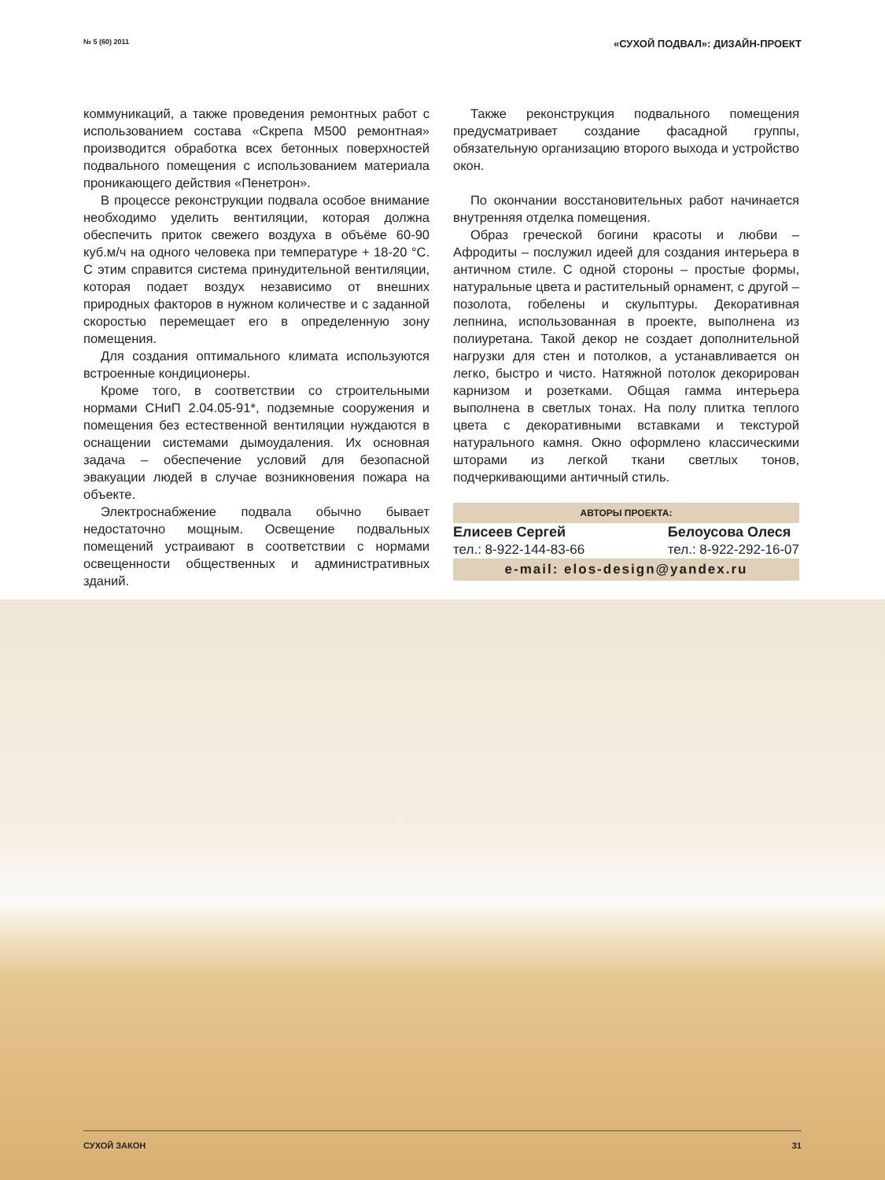№ 5 (60) 2011 «СУХОЙ ПОДВАЛ»: ДИЗАЙН-ПРОЕКТ
коммуникаций, а также проведения ремонтных работ с использованием состава «Скрепа М500 ремонтная» производится обработка всех бетонных поверхностей подвального помещения с использованием материала проникающего действия «Пенетрон».
В процессе реконструкции подвала особое внимание необходимо уделить вентиляции, которая должна обеспечить приток свежего воздуха в объёме 60-90 куб.м/ч на одного человека при температуре + 18-20 °С. С этим справится система принудительной вентиляции, которая подает воздух независимо от внешних природных факторов в нужном количестве и с заданной скоростью перемещает его в определенную зону помещения.
Для создания оптимального климата используются встроенные кондиционеры.
Кроме того, в соответствии со строительными нормами СНиП 2.04.05-91*, подземные сооружения и помещения без естественной вентиляции нуждаются в оснащении системами дымоудаления. Их основная задача – обеспечение условий для безопасной эвакуации людей в случае возникновения пожара на объекте.
Электроснабжение подвала обычно бывает недостаточно мощным. Освещение подвальных помещений устраивают в соответствии с нормами освещенности общественных и административных зданий.
Также реконструкция подвального помещения предусматривает создание фасадной группы, обязательную организацию второго выхода и устройство окон.
По окончании восстановительных работ начинается внутренняя отделка помещения.
Образ греческой богини красоты и любви – Афродиты – послужил идеей для создания интерьера в античном стиле. С одной стороны – простые формы, натуральные цвета и растительный орнамент, с другой – позолота, гобелены и скульптуры. Декоративная лепнина, использованная в проекте, выполнена из полиуретана. Такой декор не создает дополнительной нагрузки для стен и потолков, а устанавливается он легко, быстро и чисто. Натяжной потолок декорирован карнизом и розетками. Общая гамма интерьера выполнена в светлых тонах. На полу плитка теплого цвета с декоративными вставками и текстурой натурального камня. Окно оформлено классическими шторами из легкой ткани светлых тонов, подчеркивающими античный стиль.
АВТОРЫ ПРОЕКТА:
Елисеев Сергей
тел.: 8-922-144-83-66
Белоусова Олеся
тел.: 8-922-292-16-07
e-mail: elos-design@yandex.ru
СУХОЙ ЗАКОН 31